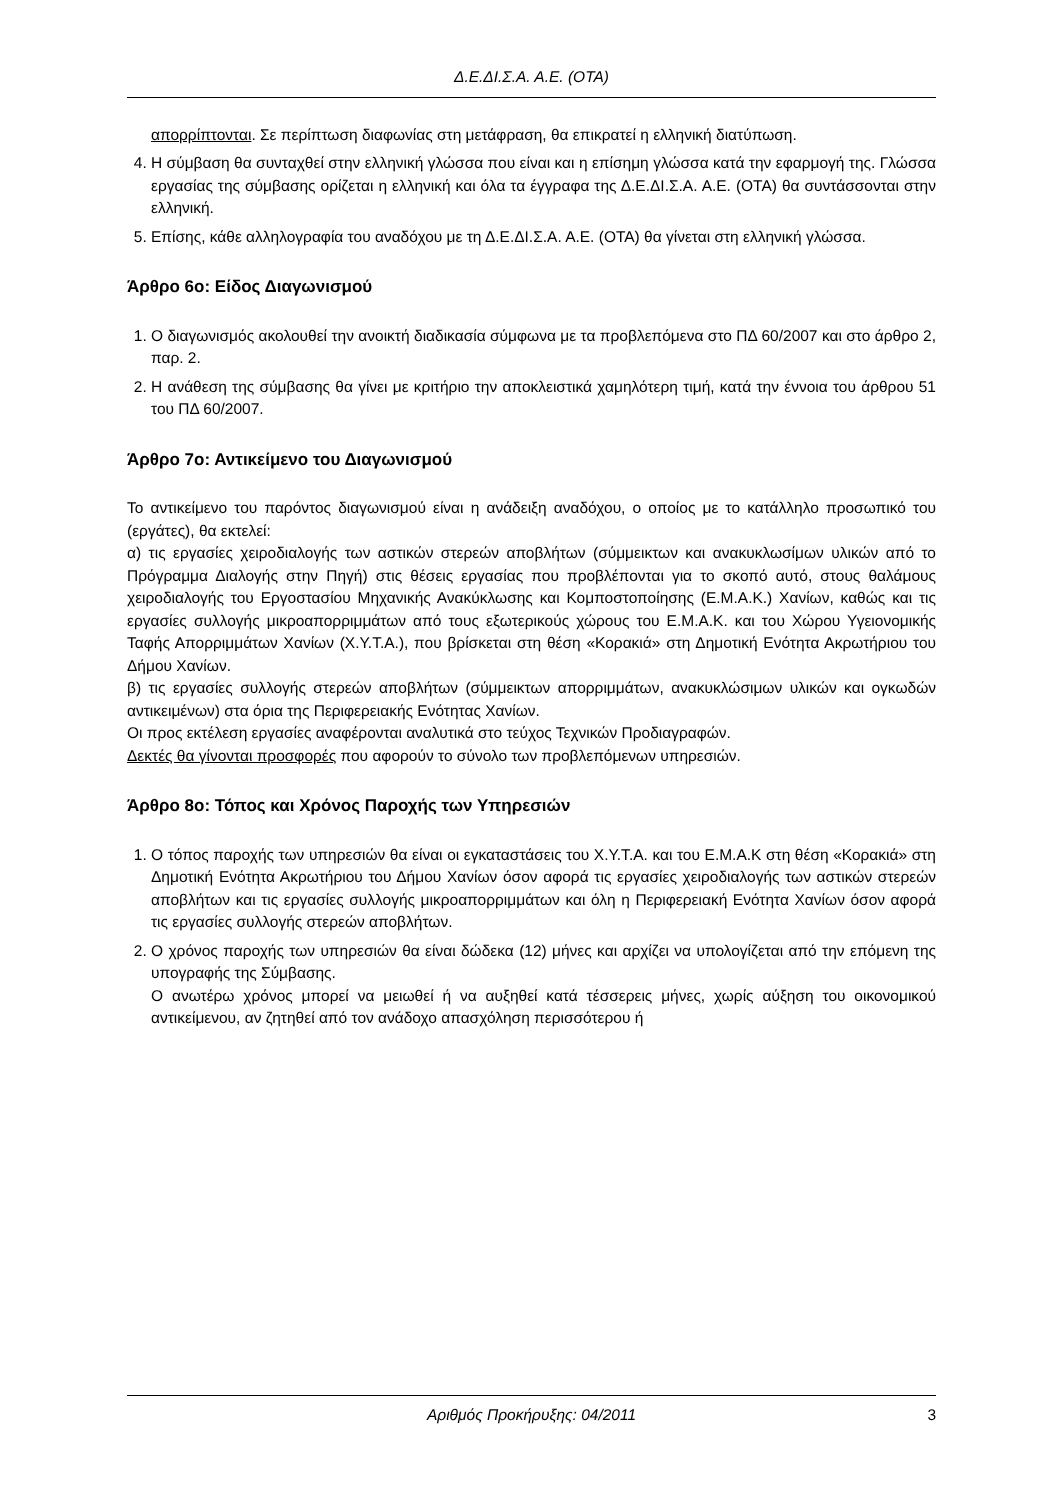Δ.Ε.ΔΙ.Σ.Α. Α.Ε. (ΟΤΑ)
απορρίπτονται. Σε περίπτωση διαφωνίας στη μετάφραση, θα επικρατεί η ελληνική διατύπωση.
4. Η σύμβαση θα συνταχθεί στην ελληνική γλώσσα που είναι και η επίσημη γλώσσα κατά την εφαρμογή της. Γλώσσα εργασίας της σύμβασης ορίζεται η ελληνική και όλα τα έγγραφα της Δ.Ε.ΔΙ.Σ.Α. Α.Ε. (ΟΤΑ) θα συντάσσονται στην ελληνική.
5. Επίσης, κάθε αλληλογραφία του αναδόχου με τη Δ.Ε.ΔΙ.Σ.Α. Α.Ε. (ΟΤΑ) θα γίνεται στη ελληνική γλώσσα.
Άρθρο 6ο: Είδος Διαγωνισμού
1. Ο διαγωνισμός ακολουθεί την ανοικτή διαδικασία σύμφωνα με τα προβλεπόμενα στο ΠΔ 60/2007 και στο άρθρο 2, παρ. 2.
2. Η ανάθεση της σύμβασης θα γίνει με κριτήριο την αποκλειστικά χαμηλότερη τιμή, κατά την έννοια του άρθρου 51 του ΠΔ 60/2007.
Άρθρο 7ο: Αντικείμενο του Διαγωνισμού
Το αντικείμενο του παρόντος διαγωνισμού είναι η ανάδειξη αναδόχου, ο οποίος με το κατάλληλο προσωπικό του (εργάτες), θα εκτελεί:
α) τις εργασίες χειροδιαλογής των αστικών στερεών αποβλήτων (σύμμεικτων και ανακυκλωσίμων υλικών από το Πρόγραμμα Διαλογής στην Πηγή) στις θέσεις εργασίας που προβλέπονται για το σκοπό αυτό, στους θαλάμους χειροδιαλογής του Εργοστασίου Μηχανικής Ανακύκλωσης και Κομποστοποίησης (Ε.Μ.Α.Κ.) Χανίων, καθώς και τις εργασίες συλλογής μικροαπορριμμάτων από τους εξωτερικούς χώρους του Ε.Μ.Α.Κ. και του Χώρου Υγειονομικής Ταφής Απορριμμάτων Χανίων (Χ.Υ.Τ.Α.), που βρίσκεται στη θέση «Κορακιά» στη Δημοτική Ενότητα Ακρωτήριου του Δήμου Χανίων.
β) τις εργασίες συλλογής στερεών αποβλήτων (σύμμεικτων απορριμμάτων, ανακυκλώσιμων υλικών και ογκωδών αντικειμένων) στα όρια της Περιφερειακής Ενότητας Χανίων.
Οι προς εκτέλεση εργασίες αναφέρονται αναλυτικά στο τεύχος Τεχνικών Προδιαγραφών.
Δεκτές θα γίνονται προσφορές που αφορούν το σύνολο των προβλεπόμενων υπηρεσιών.
Άρθρο 8ο: Τόπος και Χρόνος Παροχής των Υπηρεσιών
1. Ο τόπος παροχής των υπηρεσιών θα είναι οι εγκαταστάσεις του Χ.Υ.Τ.Α. και του Ε.Μ.Α.Κ στη θέση «Κορακιά» στη Δημοτική Ενότητα Ακρωτήριου του Δήμου Χανίων όσον αφορά τις εργασίες χειροδιαλογής των αστικών στερεών αποβλήτων και τις εργασίες συλλογής μικροαπορριμμάτων και όλη η Περιφερειακή Ενότητα Χανίων όσον αφορά τις εργασίες συλλογής στερεών αποβλήτων.
2. Ο χρόνος παροχής των υπηρεσιών θα είναι δώδεκα (12) μήνες και αρχίζει να υπολογίζεται από την επόμενη της υπογραφής της Σύμβασης.
Ο ανωτέρω χρόνος μπορεί να μειωθεί ή να αυξηθεί κατά τέσσερεις μήνες, χωρίς αύξηση του οικονομικού αντικείμενου, αν ζητηθεί από τον ανάδοχο απασχόληση περισσότερου ή
Αριθμός Προκήρυξης: 04/2011 3